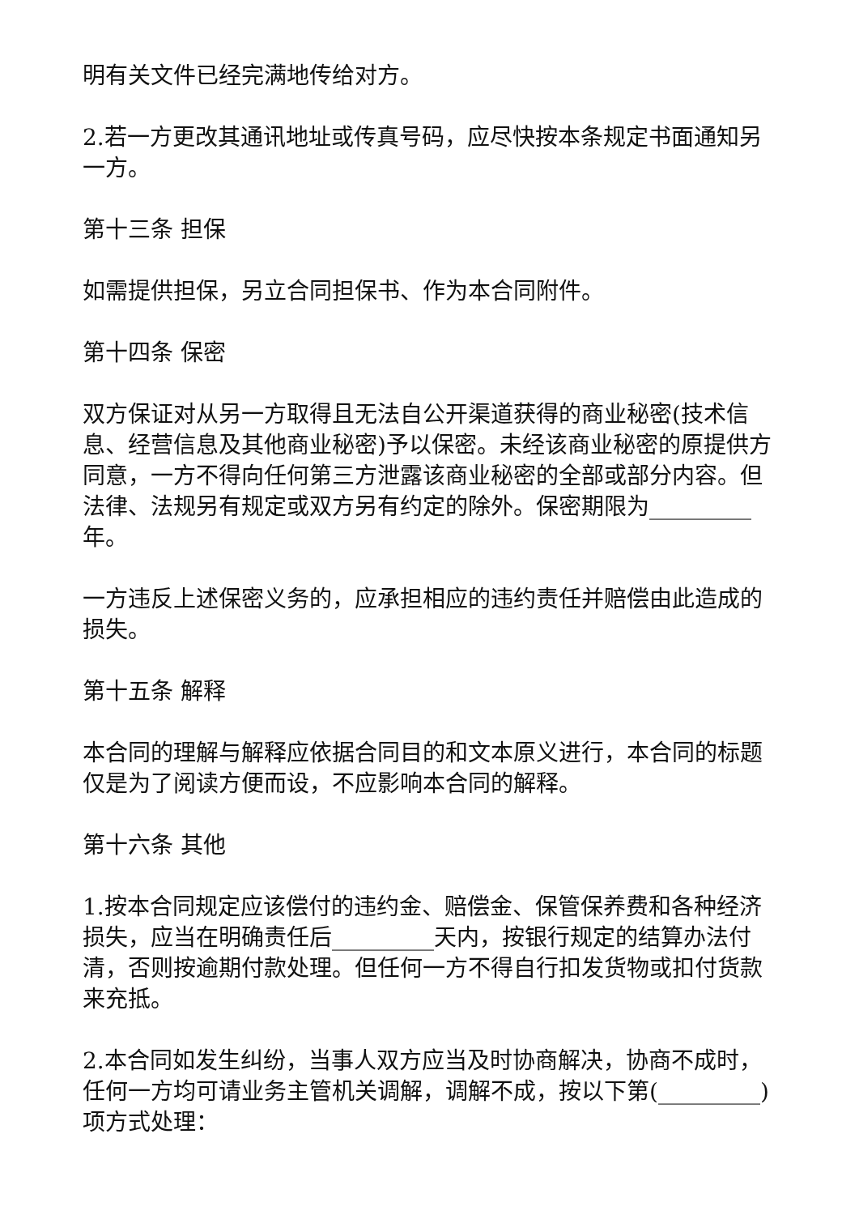明有关文件已经完满地传给对方。
2.若一方更改其通讯地址或传真号码，应尽快按本条规定书面通知另一方。
第十三条 担保
如需提供担保，另立合同担保书、作为本合同附件。
第十四条 保密
双方保证对从另一方取得且无法自公开渠道获得的商业秘密(技术信息、经营信息及其他商业秘密)予以保密。未经该商业秘密的原提供方同意，一方不得向任何第三方泄露该商业秘密的全部或部分内容。但法律、法规另有规定或双方另有约定的除外。保密期限为_________年。
一方违反上述保密义务的，应承担相应的违约责任并赔偿由此造成的损失。
第十五条 解释
本合同的理解与解释应依据合同目的和文本原义进行，本合同的标题仅是为了阅读方便而设，不应影响本合同的解释。
第十六条 其他
1.按本合同规定应该偿付的违约金、赔偿金、保管保养费和各种经济损失，应当在明确责任后_________天内，按银行规定的结算办法付清，否则按逾期付款处理。但任何一方不得自行扣发货物或扣付货款来充抵。
2.本合同如发生纠纷，当事人双方应当及时协商解决，协商不成时，任何一方均可请业务主管机关调解，调解不成，按以下第(_________)项方式处理：